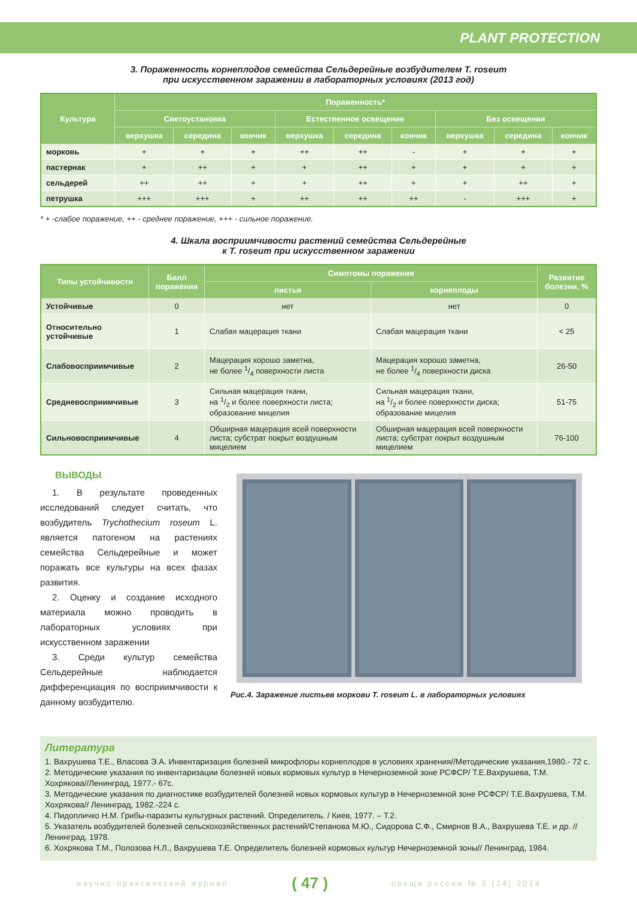PLANT PROTECTION
3. Пораженность корнеплодов семейства Сельдерейные возбудителем T. roseum
при искусственном заражении в лабораторных условиях (2013 год)
| Культура | Пораженность* | | | | | | | | |
| --- | --- | --- | --- | --- | --- | --- | --- | --- | --- |
| | Светоустановка | | | Естественное освещение | | | Без освещения | | |
| | верхушка | середина | кончик | верхушка | середина | кончик | верхушка | середина | кончик |
| морковь | + | + | + | ++ | ++ | - | + | + | + |
| пастернак | + | ++ | + | + | ++ | + | + | + | + |
| сельдерей | ++ | ++ | + | + | ++ | + | + | ++ | + |
| петрушка | +++ | +++ | + | ++ | ++ | ++ | - | +++ | + |
* + -слабое поражение, ++ - среднее поражение, +++ - сильное поражение.
4. Шкала восприимчивости растений семейства Сельдерейные
к T. roseum при искусственном заражении
| Типы устойчивости | Балл поражения | Симптомы поражения | | Развитие болезни, % |
| --- | --- | --- | --- | --- |
| | | листья | корнеплоды | |
| Устойчивые | 0 | нет | нет | 0 |
| Относительно устойчивые | 1 | Слабая мацерация ткани | Слабая мацерация ткани | < 25 |
| Слабовосприимчивые | 2 | Мацерация хорошо заметна, не более 1/4 поверхности листа | Мацерация хорошо заметна, не более 1/4 поверхности диска | 26-50 |
| Средневосприимчивые | 3 | Сильная мацерация ткани, на 1/2 и более поверхности листа; образование мицелия | Сильная мацерация ткани, на 1/2 и более поверхности диска; образование мицелия | 51-75 |
| Сильновосприимчивые | 4 | Обширная мацерация всей поверхности листа; субстрат покрыт воздушным мицелием | Обширная мацерация всей поверхности листа; субстрат покрыт воздушным мицелием | 76-100 |
ВЫВОДЫ
1. В результате проведенных исследований следует считать, что возбудитель Trychothecium roseum L. является патогеном на растениях семейства Сельдерейные и может поражать все культуры на всех фазах развития.
2. Оценку и создание исходного материала можно проводить в лабораторных условиях при искусственном заражении
3. Среди культур семейства Сельдерейные наблюдается дифференциация по восприимчивости к данному возбудителю.
Рис.4. Заражение листьев моркови T. roseum L. в лабораторных условиях
Литература
1. Вахрушева Т.Е., Власова Э.А. Инвентаризация болезней микрофлоры корнеплодов в условиях хранения//Методические указания,1980.- 72 с.
2. Методические указания по инвентаризации болезней новых кормовых культур в Нечерноземной зоне РСФСР/ Т.Е.Вахрушева, Т.М. Хохрякова//Ленинград, 1977.- 67с.
3. Методические указания по диагностике возбудителей болезней новых кормовых культур в Нечерноземной зоне РСФСР/ Т.Е.Вахрушева, Т.М. Хохрякова// Ленинград, 1982.-224 с.
4. Пидопличко Н.М. Грибы-паразиты культурных растений. Определитель. / Киев, 1977. – Т.2.
5. Указатель возбудителей болезней сельскохозяйственных растений/Степанова М.Ю., Сидорова С.Ф., Смирнов В.А., Вахрушева Т.Е. и др. // Ленинград, 1978.
6. Хохрякова Т.М., Полозова Н.Л., Вахрушева Т.Е. Определитель болезней кормовых культур Нечерноземной зоны// Ленинград, 1984.
научно-практический журнал ( 47 ) овощи россии № 3 (24) 2014